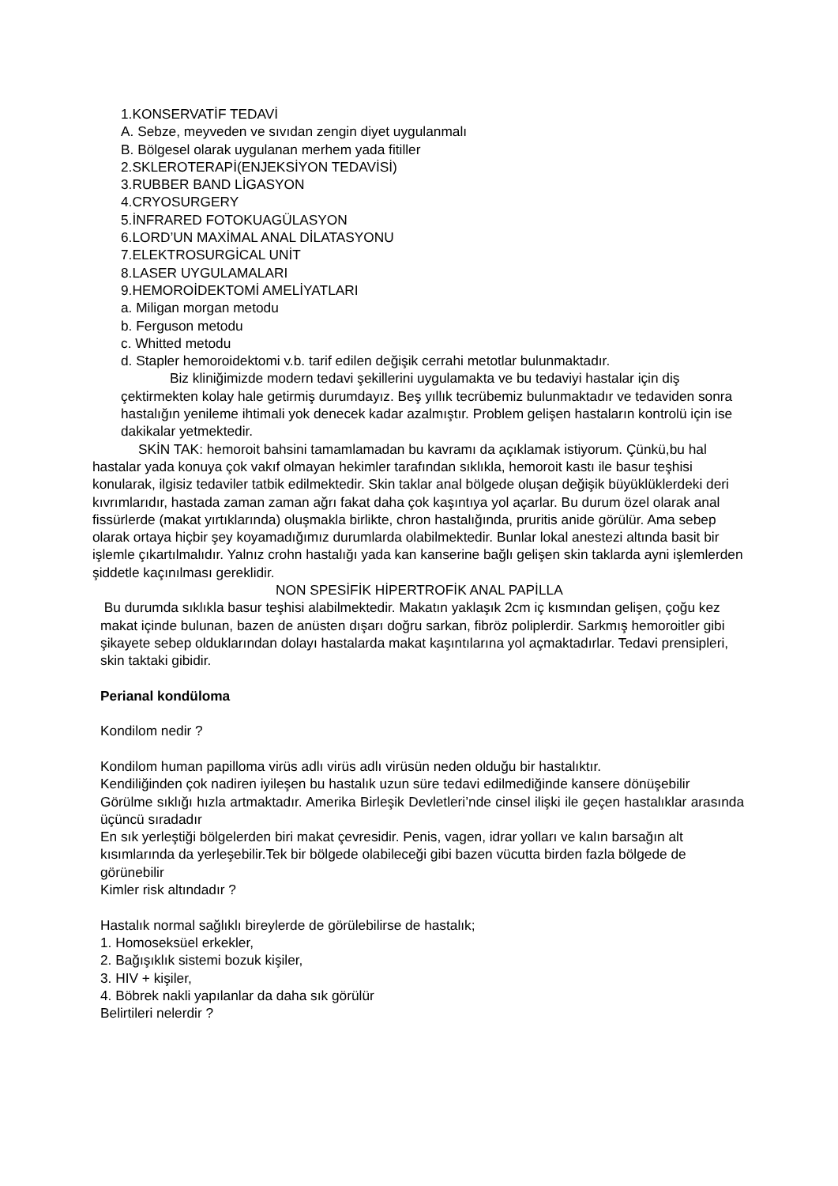1.KONSERVATİF TEDAVİ
A. Sebze, meyveden ve sıvıdan zengin diyet uygulanmalı
B. Bölgesel olarak uygulanan merhem yada fitiller
2.SKLEROTERAPİ(ENJEKSİYON TEDAVİSİ)
3.RUBBER BAND LİGASYON
4.CRYOSURGERY
5.İNFRARED FOTOKUAGÜLASYON
6.LORD’UN MAXİMAL ANAL DİLATASYONU
7.ELEKTROSURGİCAL UNİT
8.LASER UYGULAMALARI
9.HEMOROİDEKTOMİ AMELİYATLARI
a. Miligan morgan metodu
b. Ferguson metodu
c. Whitted metodu
d. Stapler hemoroidektomi v.b. tarif edilen değişik cerrahi metotlar bulunmaktadır.
Biz kliniğimizde modern tedavi şekillerini uygulamakta ve bu tedaviyi hastalar için diş çektirmekten kolay hale getirmiş durumdayız. Beş yıllık tecrübemiz bulunmaktadır ve tedaviden sonra hastalığın yenileme ihtimali yok denecek kadar azalmıştır. Problem gelişen hastaların kontrolü için ise dakikalar yetmektedir.
SKİN TAK: hemoroit bahsini tamamlamadan bu kavramı da açıklamak istiyorum. Çünkü,bu hal hastalar yada konuya çok vakıf olmayan hekimler tarafından sıklıkla, hemoroit kastı ile basur teşhisi konularak, ilgisiz tedaviler tatbik edilmektedir. Skin taklar anal bölgede oluşan değişik büyüklüklerdeki deri kıvrımlarıdır, hastada zaman zaman ağrı fakat daha çok kaşıntıya yol açarlar. Bu durum özel olarak anal fissürlerde (makat yırtıklarında) oluşmakla birlikte, chron hastalığında, pruritis anide görülür. Ama sebep olarak ortaya hiçbir şey koyamadığımız durumlarda olabilmektedir. Bunlar lokal anestezi altında basit bir işlemle çıkartılmalıdır. Yalnız crohn hastalığı yada kan kanserine bağlı gelişen skin taklarda ayni işlemlerden şiddetle kaçınılması gereklidir.
NON SPESİFİK HİPERTROFİK ANAL PAPİLLA
Bu durumda sıklıkla basur teşhisi alabilmektedir. Makatın yaklaşık 2cm iç kısmından gelişen, çoğu kez makat içinde bulunan, bazen de anüsten dışarı doğru sarkan, fibröz poliplerdir. Sarkmış hemoroitler gibi şikayete sebep olduklarından dolayı hastalarda makat kaşıntılarına yol açmaktadırlar. Tedavi prensipleri, skin taktaki gibidir.
Perianal kondüloma
Kondilom nedir ?
Kondilom human papilloma virüs adlı virüs adlı virüsün neden olduğu bir hastalıktır.
Kendiliğinden çok nadiren iyileşen bu hastalık uzun süre tedavi edilmediğinde kansere dönüşebilir
Görülme sıklığı hızla artmaktadır. Amerika Birleşik Devletleri’nde cinsel ilişki ile geçen hastalıklar arasında üçüncü sıradadır
En sık yerleştiği bölgelerden biri makat çevresidir. Penis, vagen, idrar yolları ve kalın barsağın alt kısımlarında da yerleşebilir.Tek bir bölgede olabileceği gibi bazen vücutta birden fazla bölgede de görünebilir
Kimler risk altındadır ?
Hastalık normal sağlıklı bireylerde de görülebilirse de hastalık;
1. Homoseksüel erkekler,
2. Bağışıklık sistemi bozuk kişiler,
3. HIV + kişiler,
4. Böbrek nakli yapılanlar da daha sık görülür
Belirtileri nelerdir ?